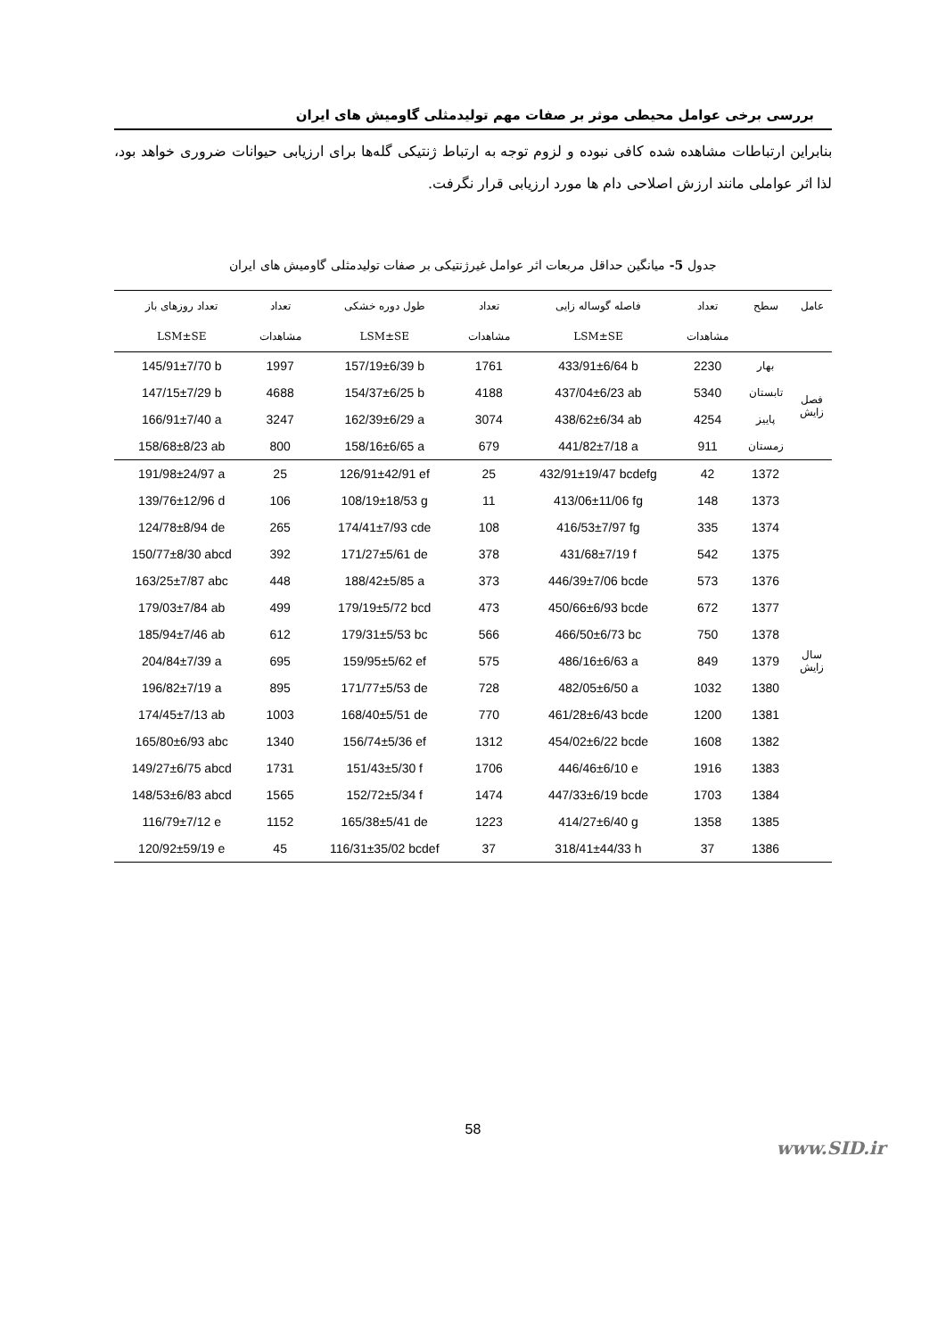بررسی برخی عوامل محیطی موثر بر صفات مهم تولیدمثلی گاومیش های ایران
بنابراین ارتباطات مشاهده شده کافی نبوده و لزوم توجه به ارتباط ژنتیکی گله‌ها برای ارزیابی حیوانات ضروری خواهد بود، لذا اثر عواملی مانند ارزش اصلاحی دام ها مورد ارزیابی قرار نگرفت.
جدول 5- میانگین حداقل مربعات اثر عوامل غیرژنتیکی بر صفات تولیدمثلی گاومیش های ایران
| عامل | سطح | تعداد | فاصله گوساله زایی | تعداد | طول دوره خشکی | تعداد | تعداد روزهای باز |
| --- | --- | --- | --- | --- | --- | --- | --- |
| | | مشاهدات | LSM±SE | مشاهدات | LSM±SE | مشاهدات | LSM±SE |
| فصل زایش | بهار | 2230 | 433/91±6/64 b | 1761 | 157/19±6/39 b | 1997 | 145/91±7/70 b |
| | تابستان | 5340 | 437/04±6/23 ab | 4188 | 154/37±6/25 b | 4688 | 147/15±7/29 b |
| | پاییز | 4254 | 438/62±6/34 ab | 3074 | 162/39±6/29 a | 3247 | 166/91±7/40 a |
| | زمستان | 911 | 441/82±7/18 a | 679 | 158/16±6/65 a | 800 | 158/68±8/23 ab |
| سال زایش | 1372 | 42 | 432/91±19/47 bcdefg | 25 | 126/91±42/91 ef | 25 | 191/98±24/97 a |
| | 1373 | 148 | 413/06±11/06 fg | 11 | 108/19±18/53 g | 106 | 139/76±12/96 d |
| | 1374 | 335 | 416/53±7/97 fg | 108 | 174/41±7/93 cde | 265 | 124/78±8/94 de |
| | 1375 | 542 | 431/68±7/19 f | 378 | 171/27±5/61 de | 392 | 150/77±8/30 abcd |
| | 1376 | 573 | 446/39±7/06 bcde | 373 | 188/42±5/85 a | 448 | 163/25±7/87 abc |
| | 1377 | 672 | 450/66±6/93 bcde | 473 | 179/19±5/72 bcd | 499 | 179/03±7/84 ab |
| | 1378 | 750 | 466/50±6/73 bc | 566 | 179/31±5/53 bc | 612 | 185/94±7/46 ab |
| | 1379 | 849 | 486/16±6/63 a | 575 | 159/95±5/62 ef | 695 | 204/84±7/39 a |
| | 1380 | 1032 | 482/05±6/50 a | 728 | 171/77±5/53 de | 895 | 196/82±7/19 a |
| | 1381 | 1200 | 461/28±6/43 bcde | 770 | 168/40±5/51 de | 1003 | 174/45±7/13 ab |
| | 1382 | 1608 | 454/02±6/22 bcde | 1312 | 156/74±5/36 ef | 1340 | 165/80±6/93 abc |
| | 1383 | 1916 | 446/46±6/10 e | 1706 | 151/43±5/30 f | 1731 | 149/27±6/75 abcd |
| | 1384 | 1703 | 447/33±6/19 bcde | 1474 | 152/72±5/34 f | 1565 | 148/53±6/83 abcd |
| | 1385 | 1358 | 414/27±6/40 g | 1223 | 165/38±5/41 de | 1152 | 116/79±7/12 e |
| | 1386 | 37 | 318/41±44/33 h | 37 | 116/31±35/02 bcdef | 45 | 120/92±59/19 e |
58
www.SID.ir